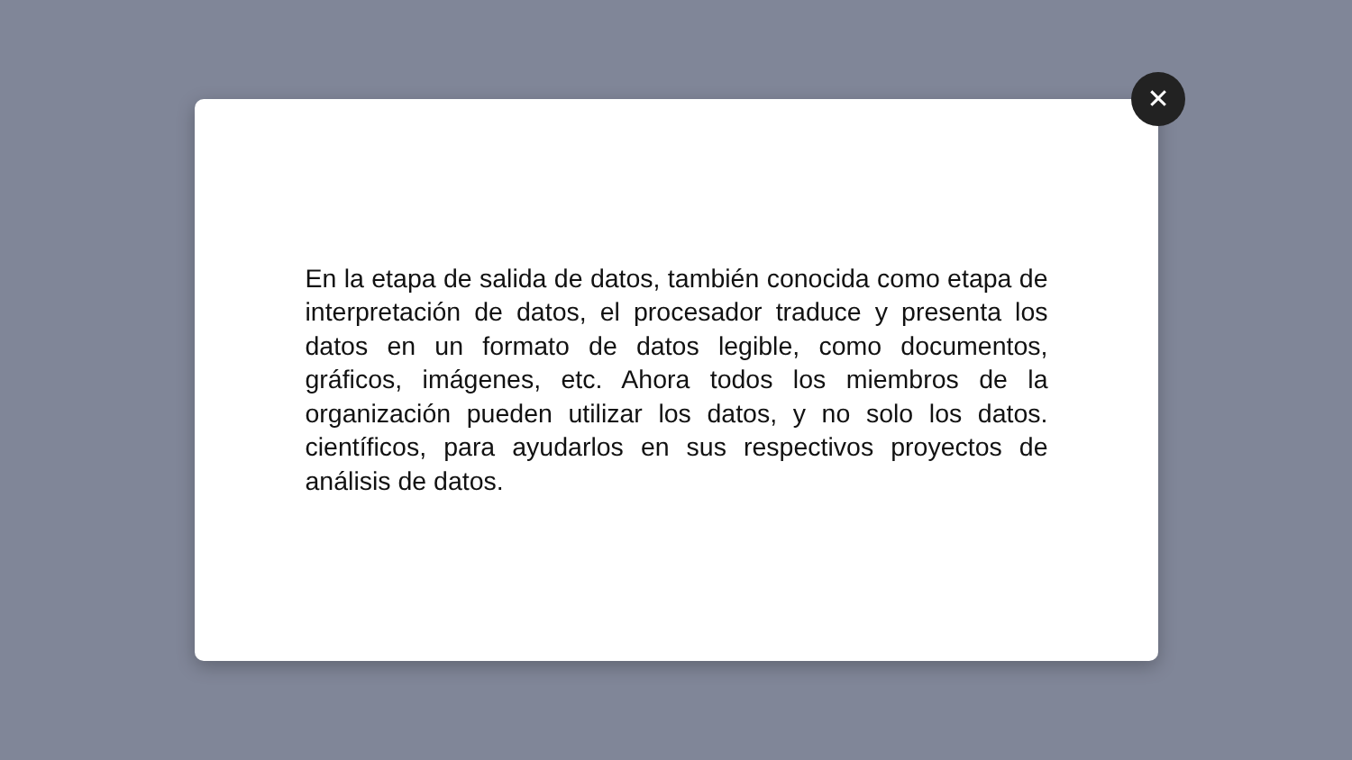En la etapa de salida de datos, también conocida como etapa de interpretación de datos, el procesador traduce y presenta los datos en un formato de datos legible, como documentos, gráficos, imágenes, etc. Ahora todos los miembros de la organización pueden utilizar los datos, y no solo los datos. científicos, para ayudarlos en sus respectivos proyectos de análisis de datos.
✕